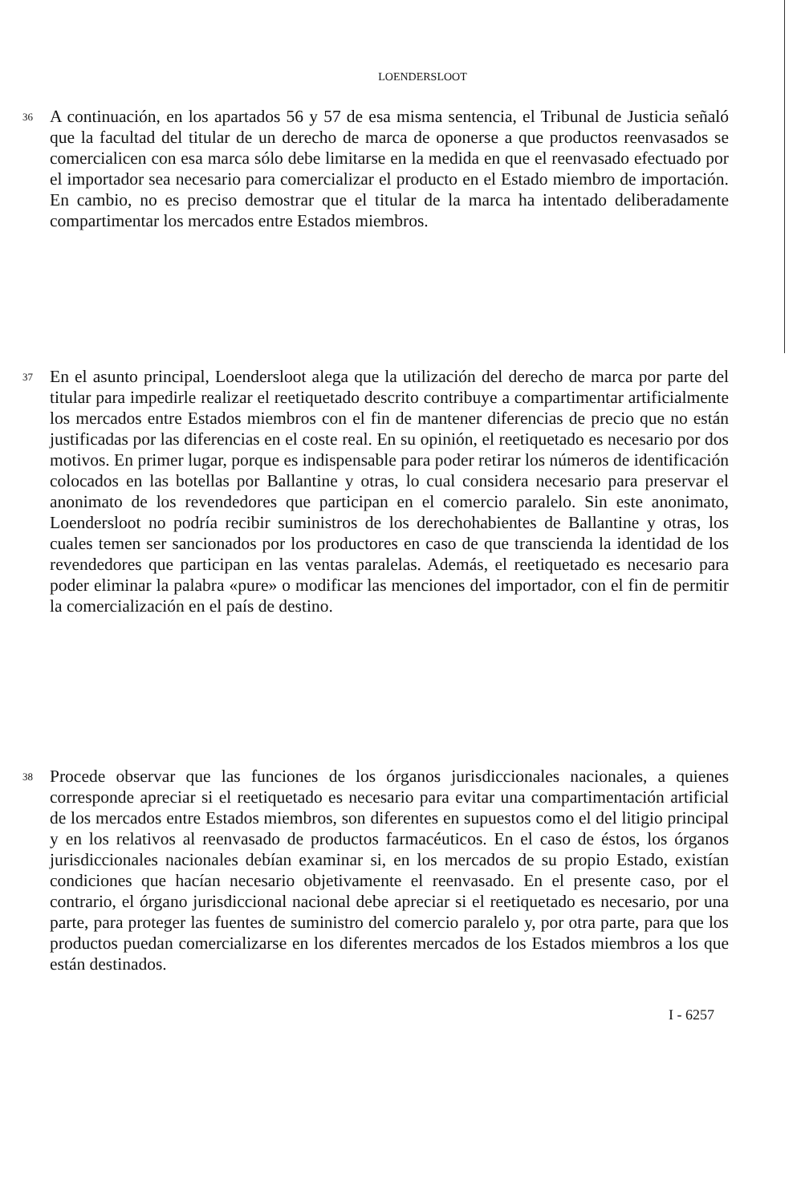LOENDERSLOOT
36
A continuación, en los apartados 56 y 57 de esa misma sentencia, el Tribunal de Justicia señaló que la facultad del titular de un derecho de marca de oponerse a que productos reenvasados se comercialicen con esa marca sólo debe limitarse en la medida en que el reenvasado efectuado por el importador sea necesario para comercializar el producto en el Estado miembro de importación. En cambio, no es preciso demostrar que el titular de la marca ha intentado deliberadamente compartimentar los mercados entre Estados miembros.
37
En el asunto principal, Loendersloot alega que la utilización del derecho de marca por parte del titular para impedirle realizar el reetiquetado descrito contribuye a compartimentar artificialmente los mercados entre Estados miembros con el fin de mantener diferencias de precio que no están justificadas por las diferencias en el coste real. En su opinión, el reetiquetado es necesario por dos motivos. En primer lugar, porque es indispensable para poder retirar los números de identificación colocados en las botellas por Ballantine y otras, lo cual considera necesario para preservar el anonimato de los revendedores que participan en el comercio paralelo. Sin este anonimato, Loendersloot no podría recibir suministros de los derechohabientes de Ballantine y otras, los cuales temen ser sancionados por los productores en caso de que transcienda la identidad de los revendedores que participan en las ventas paralelas. Además, el reetiquetado es necesario para poder eliminar la palabra «pure» o modificar las menciones del importador, con el fin de permitir la comercialización en el país de destino.
38
Procede observar que las funciones de los órganos jurisdiccionales nacionales, a quienes corresponde apreciar si el reetiquetado es necesario para evitar una compartimentación artificial de los mercados entre Estados miembros, son diferentes en supuestos como el del litigio principal y en los relativos al reenvasado de productos farmacéuticos. En el caso de éstos, los órganos jurisdiccionales nacionales debían examinar si, en los mercados de su propio Estado, existían condiciones que hacían necesario objetivamente el reenvasado. En el presente caso, por el contrario, el órgano jurisdiccional nacional debe apreciar si el reetiquetado es necesario, por una parte, para proteger las fuentes de suministro del comercio paralelo y, por otra parte, para que los productos puedan comercializarse en los diferentes mercados de los Estados miembros a los que están destinados.
I - 6257